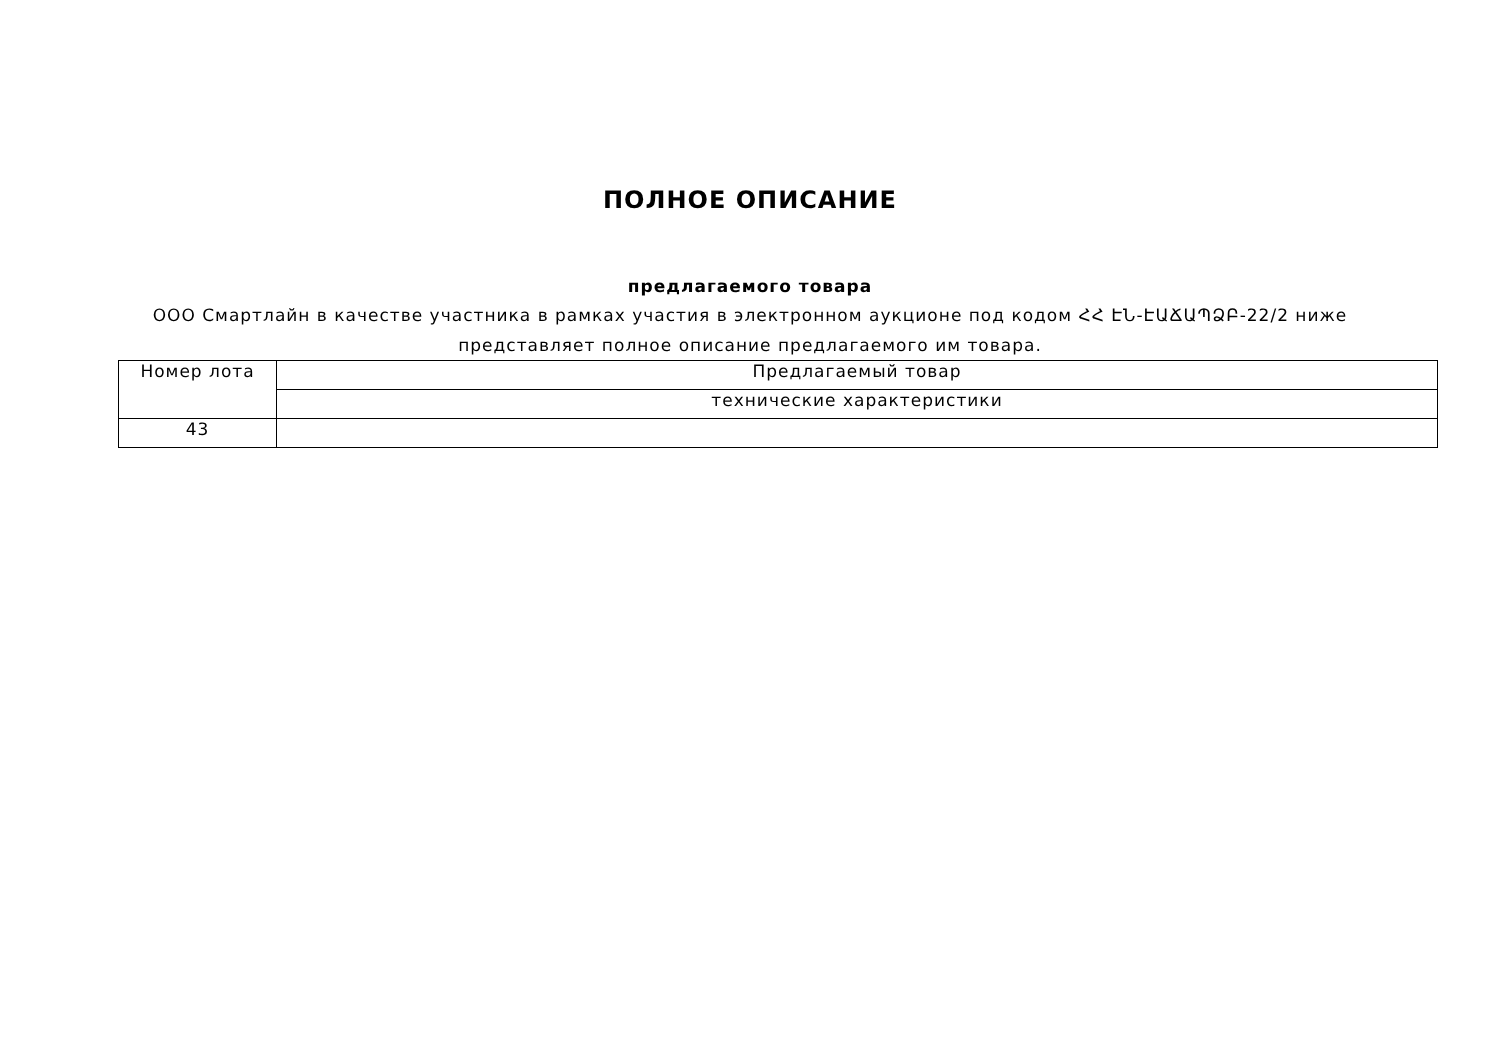ПОЛНОЕ ОПИСАНИЕ
предлагаемого товара
ООО Смартлайн в качестве участника в рамках участия в электронном аукционе под кодом ՀՀ ԷՆ-ԷԱՃԱՊՁԲ-22/2 ниже представляет полное описание предлагаемого им товара.
| Номер лота | Предлагаемый товар |
| | технические характеристики |
| 43 | |